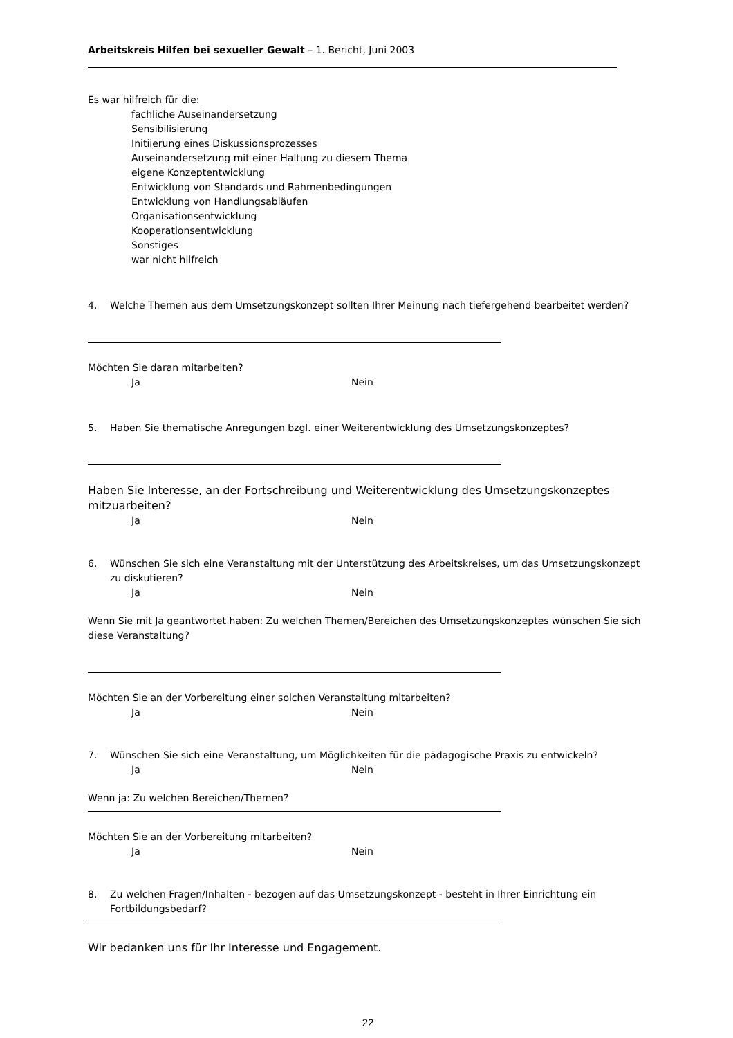Arbeitskreis Hilfen bei sexueller Gewalt – 1. Bericht, Juni 2003
Es war hilfreich für die:
fachliche Auseinandersetzung
Sensibilisierung
Initiierung eines Diskussionsprozesses
Auseinandersetzung mit einer Haltung zu diesem Thema
eigene Konzeptentwicklung
Entwicklung von Standards und Rahmenbedingungen
Entwicklung von Handlungsabläufen
Organisationsentwicklung
Kooperationsentwicklung
Sonstiges
war nicht hilfreich
4. Welche Themen aus dem Umsetzungskonzept sollten Ihrer Meinung nach tiefergehend bearbeitet werden?
Möchten Sie daran mitarbeiten?
Ja Nein
5. Haben Sie thematische Anregungen bzgl. einer Weiterentwicklung des Umsetzungskonzeptes?
Haben Sie Interesse, an der Fortschreibung und Weiterentwicklung des Umsetzungskonzeptes mitzuarbeiten?
Ja Nein
6. Wünschen Sie sich eine Veranstaltung mit der Unterstützung des Arbeitskreises, um das Umsetzungskonzept zu diskutieren?
Ja Nein
Wenn Sie mit Ja geantwortet haben: Zu welchen Themen/Bereichen des Umsetzungskonzeptes wünschen Sie sich diese Veranstaltung?
Möchten Sie an der Vorbereitung einer solchen Veranstaltung mitarbeiten?
Ja Nein
7. Wünschen Sie sich eine Veranstaltung, um Möglichkeiten für die pädagogische Praxis zu entwickeln?
Ja Nein
Wenn ja: Zu welchen Bereichen/Themen?
Möchten Sie an der Vorbereitung mitarbeiten?
Ja Nein
8. Zu welchen Fragen/Inhalten - bezogen auf das Umsetzungskonzept - besteht in Ihrer Einrichtung ein Fortbildungsbedarf?
Wir bedanken uns für Ihr Interesse und Engagement.
22